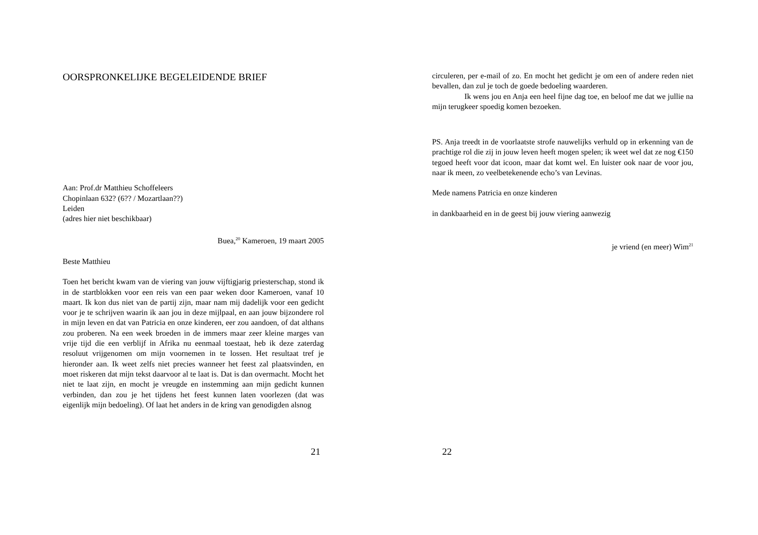OORSPRONKELIJKE BEGELEIDENDE BRIEF
Aan: Prof.dr Matthieu Schoffeleers
Chopinlaan 632? (6?? / Mozartlaan??)
Leiden
(adres hier niet beschikbaar)
Buea,<sup>20</sup> Kameroen, 19 maart 2005
Beste Matthieu
Toen het bericht kwam van de viering van jouw vijftigjarig priesterschap, stond ik in de startblokken voor een reis van een paar weken door Kameroen, vanaf 10 maart. Ik kon dus niet van de partij zijn, maar nam mij dadelijk voor een gedicht voor je te schrijven waarin ik aan jou in deze mijlpaal, en aan jouw bijzondere rol in mijn leven en dat van Patricia en onze kinderen, eer zou aandoen, of dat althans zou proberen. Na een week broeden in de immers maar zeer kleine marges van vrije tijd die een verblijf in Afrika nu eenmaal toestaat, heb ik deze zaterdag resoluut vrijgenomen om mijn voornemen in te lossen. Het resultaat tref je hieronder aan. Ik weet zelfs niet precies wanneer het feest zal plaatsvinden, en moet riskeren dat mijn tekst daarvoor al te laat is. Dat is dan overmacht. Mocht het niet te laat zijn, en mocht je vreugde en instemming aan mijn gedicht kunnen verbinden, dan zou je het tijdens het feest kunnen laten voorlezen (dat was eigenlijk mijn bedoeling). Of laat het anders in de kring van genodigden alsnog
21
circuleren, per e-mail of zo. En mocht het gedicht je om een of andere reden niet bevallen, dan zul je toch de goede bedoeling waarderen.
Ik wens jou en Anja een heel fijne dag toe, en beloof me dat we jullie na mijn terugkeer spoedig komen bezoeken.
PS. Anja treedt in de voorlaatste strofe nauwelijks verhuld op in erkenning van de prachtige rol die zij in jouw leven heeft mogen spelen; ik weet wel dat ze nog €150 tegoed heeft voor dat icoon, maar dat komt wel. En luister ook naar de voor jou, naar ik meen, zo veelbetekenende echo’s van Levinas.
Mede namens Patricia en onze kinderen
in dankbaarheid en in de geest bij jouw viering aanwezig
je vriend (en meer) Wim<sup>21</sup>
22